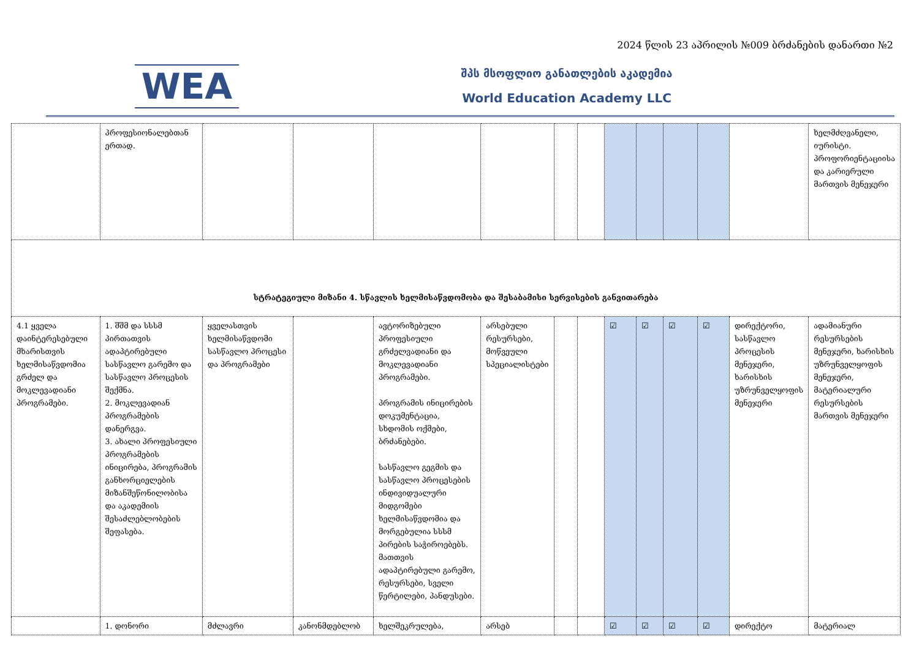2024 წლის 23 აპრილის №009 ბრძანების დანართი №2
WEA
შპს მსოფლიო განათლების აკადემია
World Education Academy LLC
| | პროფესიონალებთან ერთად. | | | | | | | | | | | | ხელმძღვანელი, იურისტი. პროფორიენტაციისა და კარიერული მართვის მენეჯერი |
| სტრატეგიული მიზანი 4. სწავლის ხელმისაწვდომობა და შესაბამისი სერვისების განვითარება | | | | | | | | | | | | | |
| 4.1 ყველა დაინტერესებული მხარისთვის ხელმისაწვდომია გრძელ და მოკლევადიანი პროგრამები. | 1. შშმ და სსსმ პირთათვის ადაპტირებული სასწავლო გარემო და სასწავლო პროცესის შექმნა. 2. მოკლევადიან პროგრამების დანერგვა. 3. ახალი პროფესიული პროგრამების ინიცირება, პროგრამის განხორციელების მიზანშეწონილობისა და აკადემიის შესაძლებლობების შეფასება. | ყველასთვის ხელმისაწვდომი სასწავლო პროცესი და პროგრამები | | ავტორიზებული პროფესიული გრძელვადიანი და მოკლევადიანი პროგრამები. პროგრამის ინიცირების დოკუმენტაცია, სხდომის ოქმები, ბრძანებები. სასწავლო გეგმის და სასწავლო პროცესების ინდივიდუალური მიდგომები ხელმისაწვდომია და მორგებულია სსსმ პირების საჭიროებებს. მათთვის ადაპტირებული გარემო, რესურსები, სველი წერტილები, პანდუსები. | არსებული რესურსები, მოწვეული სპეციალისტები | | | ☑ | ☑ | ☑ | ☑ | დირექტორი, სასწავლო პროცესის მენეჯერი, ხარისხის უზრუნველყოფის მენეჯერი | ადამიანური რესურსების მენეჯერი, ხარისხის უზრუნველყოფის მენეჯერი, მატერიალური რესურსების მართვის მენეჯერი |
| | 1. დონორი | მძლავრი | კანონმდებლობ | ხელშეკრულება, | არსებ | | | ☑ | ☑ | ☑ | ☑ | დირექტო | მატერიალ |